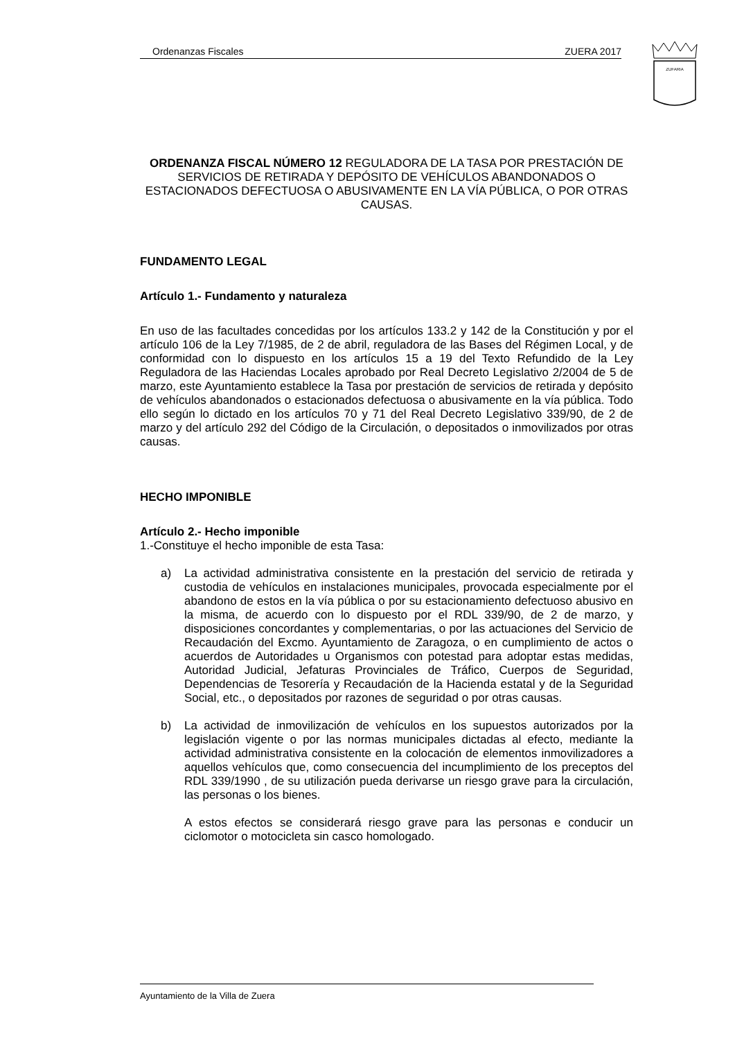Ordenanzas Fiscales ZUERA 2017
ZUFARIA
ORDENANZA FISCAL NÚMERO 12 REGULADORA DE LA TASA POR PRESTACIÓN DE SERVICIOS DE RETIRADA Y DEPÓSITO DE VEHÍCULOS ABANDONADOS O ESTACIONADOS DEFECTUOSA O ABUSIVAMENTE EN LA VÍA PÚBLICA, O POR OTRAS CAUSAS.
FUNDAMENTO LEGAL
Artículo 1.- Fundamento y naturaleza
En uso de las facultades concedidas por los artículos 133.2 y 142 de la Constitución y por el artículo 106 de la Ley 7/1985, de 2 de abril, reguladora de las Bases del Régimen Local, y de conformidad con lo dispuesto en los artículos 15 a 19 del Texto Refundido de la Ley Reguladora de las Haciendas Locales aprobado por Real Decreto Legislativo 2/2004 de 5 de marzo, este Ayuntamiento establece la Tasa por prestación de servicios de retirada y depósito de vehículos abandonados o estacionados defectuosa o abusivamente en la vía pública. Todo ello según lo dictado en los artículos 70 y 71 del Real Decreto Legislativo 339/90, de 2 de marzo y del artículo 292 del Código de la Circulación, o depositados o inmovilizados por otras causas.
HECHO IMPONIBLE
Artículo 2.- Hecho imponible
1.-Constituye el hecho imponible de esta Tasa:
a) La actividad administrativa consistente en la prestación del servicio de retirada y custodia de vehículos en instalaciones municipales, provocada especialmente por el abandono de estos en la vía pública o por su estacionamiento defectuoso abusivo en la misma, de acuerdo con lo dispuesto por el RDL 339/90, de 2 de marzo, y disposiciones concordantes y complementarias, o por las actuaciones del Servicio de Recaudación del Excmo. Ayuntamiento de Zaragoza, o en cumplimiento de actos o acuerdos de Autoridades u Organismos con potestad para adoptar estas medidas, Autoridad Judicial, Jefaturas Provinciales de Tráfico, Cuerpos de Seguridad, Dependencias de Tesorería y Recaudación de la Hacienda estatal y de la Seguridad Social, etc., o depositados por razones de seguridad o por otras causas.
b) La actividad de inmovilización de vehículos en los supuestos autorizados por la legislación vigente o por las normas municipales dictadas al efecto, mediante la actividad administrativa consistente en la colocación de elementos inmovilizadores a aquellos vehículos que, como consecuencia del incumplimiento de los preceptos del RDL 339/1990 , de su utilización pueda derivarse un riesgo grave para la circulación, las personas o los bienes.
A estos efectos se considerará riesgo grave para las personas e conducir un ciclomotor o motocicleta sin casco homologado.
Ayuntamiento de la Villa de Zuera